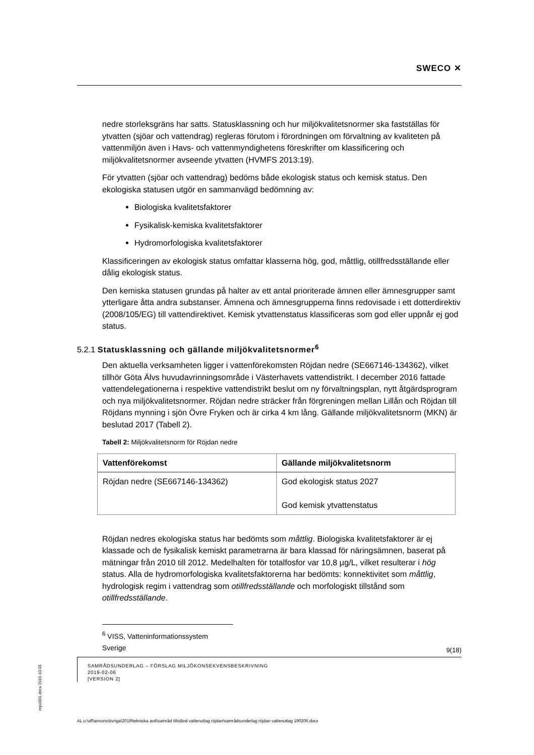SWECO ✕
nedre storleksgräns har satts. Statusklassning och hur miljökvalitetsnormer ska fastställas för ytvatten (sjöar och vattendrag) regleras förutom i förordningen om förvaltning av kvaliteten på vattenmiljön även i Havs- och vattenmyndighetens föreskrifter om klassificering och miljökvalitetsnormer avseende ytvatten (HVMFS 2013:19).
För ytvatten (sjöar och vattendrag) bedöms både ekologisk status och kemisk status. Den ekologiska statusen utgör en sammanvägd bedömning av:
Biologiska kvalitetsfaktorer
Fysikalisk-kemiska kvalitetsfaktorer
Hydromorfologiska kvalitetsfaktorer
Klassificeringen av ekologisk status omfattar klasserna hög, god, måttlig, otillfredsställande eller dålig ekologisk status.
Den kemiska statusen grundas på halter av ett antal prioriterade ämnen eller ämnesgrupper samt ytterligare åtta andra substanser. Ämnena och ämnesgrupperna finns redovisade i ett dotterdirektiv (2008/105/EG) till vattendirektivet. Kemisk ytvattenstatus klassificeras som god eller uppnår ej god status.
5.2.1 Statusklassning och gällande miljökvalitetsnormer<sup>6</sup>
Den aktuella verksamheten ligger i vattenförekomsten Röjdan nedre (SE667146-134362), vilket tillhör Göta Älvs huvudavrinningsområde i Västerhavets vattendistrikt. I december 2016 fattade vattendelegationerna i respektive vattendistrikt beslut om ny förvaltningsplan, nytt åtgärdsprogram och nya miljökvalitetsnormer. Röjdan nedre sträcker från förgreningen mellan Lillån och Röjdan till Röjdans mynning i sjön Övre Fryken och är cirka 4 km lång. Gällande miljökvalitetsnorm (MKN) är beslutad 2017 (Tabell 2).
Tabell 2: Miljökvalitetsnorm för Röjdan nedre
| Vattenförekomst | Gällande miljökvalitetsnorm |
| --- | --- |
| Röjdan nedre (SE667146-134362) | God ekologisk status 2027 God kemisk ytvattenstatus |
Röjdan nedres ekologiska status har bedömts som måttlig. Biologiska kvalitetsfaktorer är ej klassade och de fysikalisk kemiskt parametrarna är bara klassad för näringsämnen, baserat på mätningar från 2010 till 2012. Medelhalten för totalfosfor var 10,8 µg/L, vilket resulterar i hög status. Alla de hydromorfologiska kvalitetsfaktorerna har bedömts: konnektivitet som måttlig, hydrologisk regim i vattendrag som otillfredsställande och morfologiskt tillstånd som otillfredsställande.
<sup>6</sup> VISS, Vatteninformationssystem Sverige
9(18)
SAMRÅDSUNDERLAG – FÖRSLAG MILJÖKONSEKVENSBESKRIVNING
2019-02-06
[VERSION 2]
repo001.docx 2015-10-05
AL u:\off\annons\övriga\2019\tekniska avd\samråd tillstånd vattenuttag röjdan\samrådsunderlag röjdan vattenuttag 190206.docx